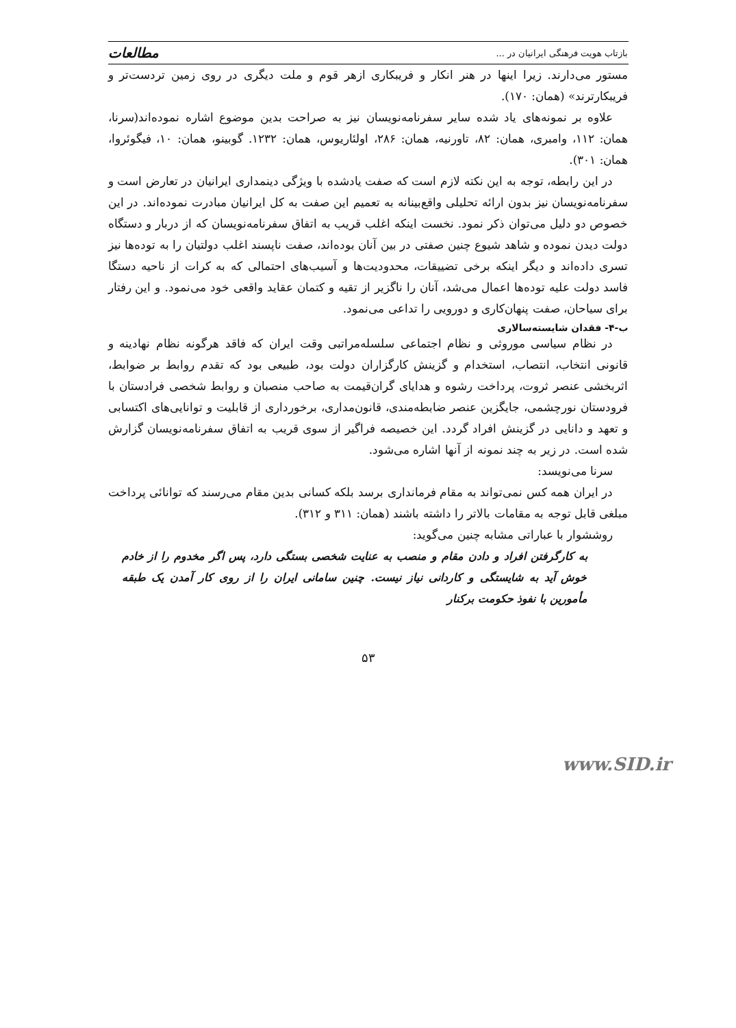بازتاب هویت فرهنگی ایرانیان در ... مطالعات
مستور می‌دارند. زیرا اینها در هنر انکار و فریبکاری ازهر قوم و ملت دیگری در روی زمین تردست‌تر و فریبکارترند» (همان: ۱۷۰).
علاوه بر نمونه‌های یاد شده سایر سفرنامه‌نویسان نیز به صراحت بدین موضوع اشاره نموده‌اند(سرنا، همان: ۱۱۲، وامبری، همان: ۸۲، تاورنیه، همان: ۲۸۶، اولئاریوس، همان: ۱۲۳۲. گوبینو، همان: ۱۰، فیگوئروا، همان: ۳۰۱).
در این رابطه، توجه به این نکته لازم است که صفت یادشده با ویژگی دینمداری ایرانیان در تعارض است و سفرنامه‌نویسان نیز بدون ارائه تحلیلی واقع‌بینانه به تعمیم این صفت به کل ایرانیان مبادرت نموده‌اند. در این خصوص دو دلیل می‌توان ذکر نمود. نخست اینکه اغلب قریب به اتفاق سفرنامه‌نویسان که از دربار و دستگاه دولت دیدن نموده و شاهد شیوع چنین صفتی در بین آنان بوده‌اند، صفت ناپسند اغلب دولتیان را به توده‌ها نیز تسری داده‌اند و دیگر اینکه برخی تضییقات، محدودیت‌ها و آسیب‌های احتمالی که به کرات از ناحیه دستگا فاسد دولت علیه توده‌ها اعمال می‌شد، آنان را ناگزیر از تقیه و کتمان عقاید واقعی خود می‌نمود. و این رفتار برای سیاحان، صفت پنهان‌کاری و دورویی را تداعی می‌نمود.
ب-۴- فقدان شایسته‌سالاری
در نظام سیاسی موروثی و نظام اجتماعی سلسله‌مراتبی وقت ایران که فاقد هرگونه نظام نهادینه و قانونی انتخاب، انتصاب، استخدام و گزینش کارگزاران دولت بود، طبیعی بود که تقدم روابط بر ضوابط، اثربخشی عنصر ثروت، پرداخت رشوه و هدایای گران‌قیمت به صاحب منصبان و روابط شخصی فرادستان با فرودستان نورچشمی، جایگزین عنصر ضابطه‌مندی، قانون‌مداری، برخورداری از قابلیت و توانایی‌های اکتسابی و تعهد و دانایی در گزینش افراد گردد. این خصیصه فراگیر از سوی قریب به اتفاق سفرنامه‌نویسان گزارش شده است. در زیر به چند نمونه از آنها اشاره می‌شود.
سرنا می‌نویسد:
در ایران همه کس نمی‌تواند به مقام فرمانداری برسد بلکه کسانی بدین مقام می‌رسند که توانائی پرداخت مبلغی قابل توجه به مقامات بالاتر را داشته باشند (همان: ۳۱۱ و ۳۱۲).
روششوار با عباراتی مشابه چنین می‌گوید:
به کارگرفتن افراد و دادن مقام و منصب به عنایت شخصی بستگی دارد، پس اگر مخدوم را از خادم خوش آید به شایستگی و کاردانی نیاز نیست. چنین سامانی ایران را از روی کار آمدن یک طبقه مأمورین با نفوذ حکومت برکنار
۵۳
www.SID.ir